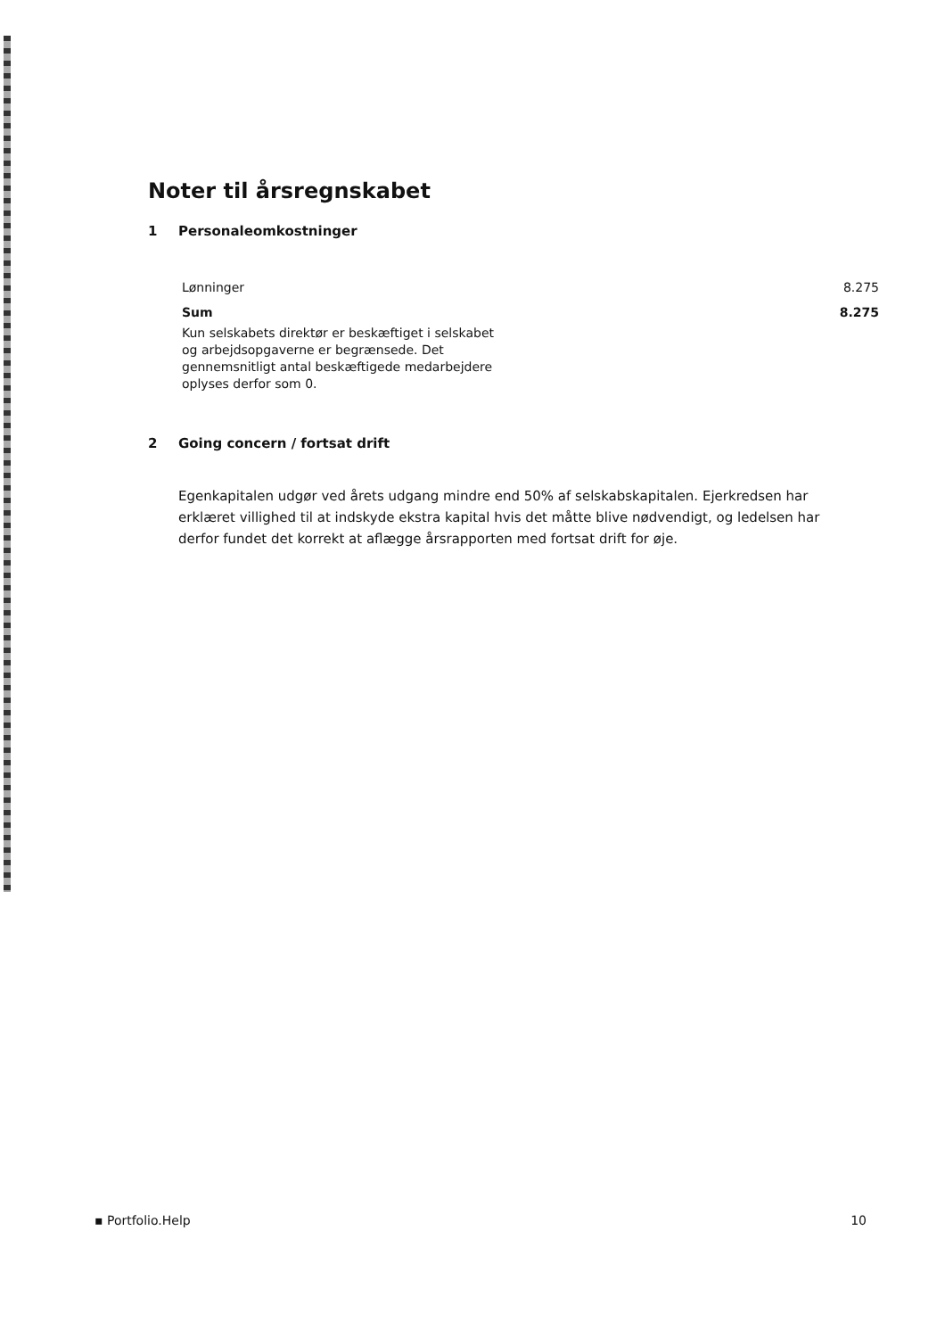Noter til årsregnskabet
1 Personaleomkostninger
| Lønninger | 8.275 |
| Sum | 8.275 |
Kun selskabets direktør er beskæftiget i selskabet og arbejdsopgaverne er begrænsede. Det gennemsnitligt antal beskæftigede medarbejdere oplyses derfor som 0.
2 Going concern / fortsat drift
Egenkapitalen udgør ved årets udgang mindre end 50% af selskabskapitalen. Ejerkredsen har erklæret villighed til at indskyde ekstra kapital hvis det måtte blive nødvendigt, og ledelsen har derfor fundet det korrekt at aflægge årsrapporten med fortsat drift for øje.
▪ Portfolio.Help 10